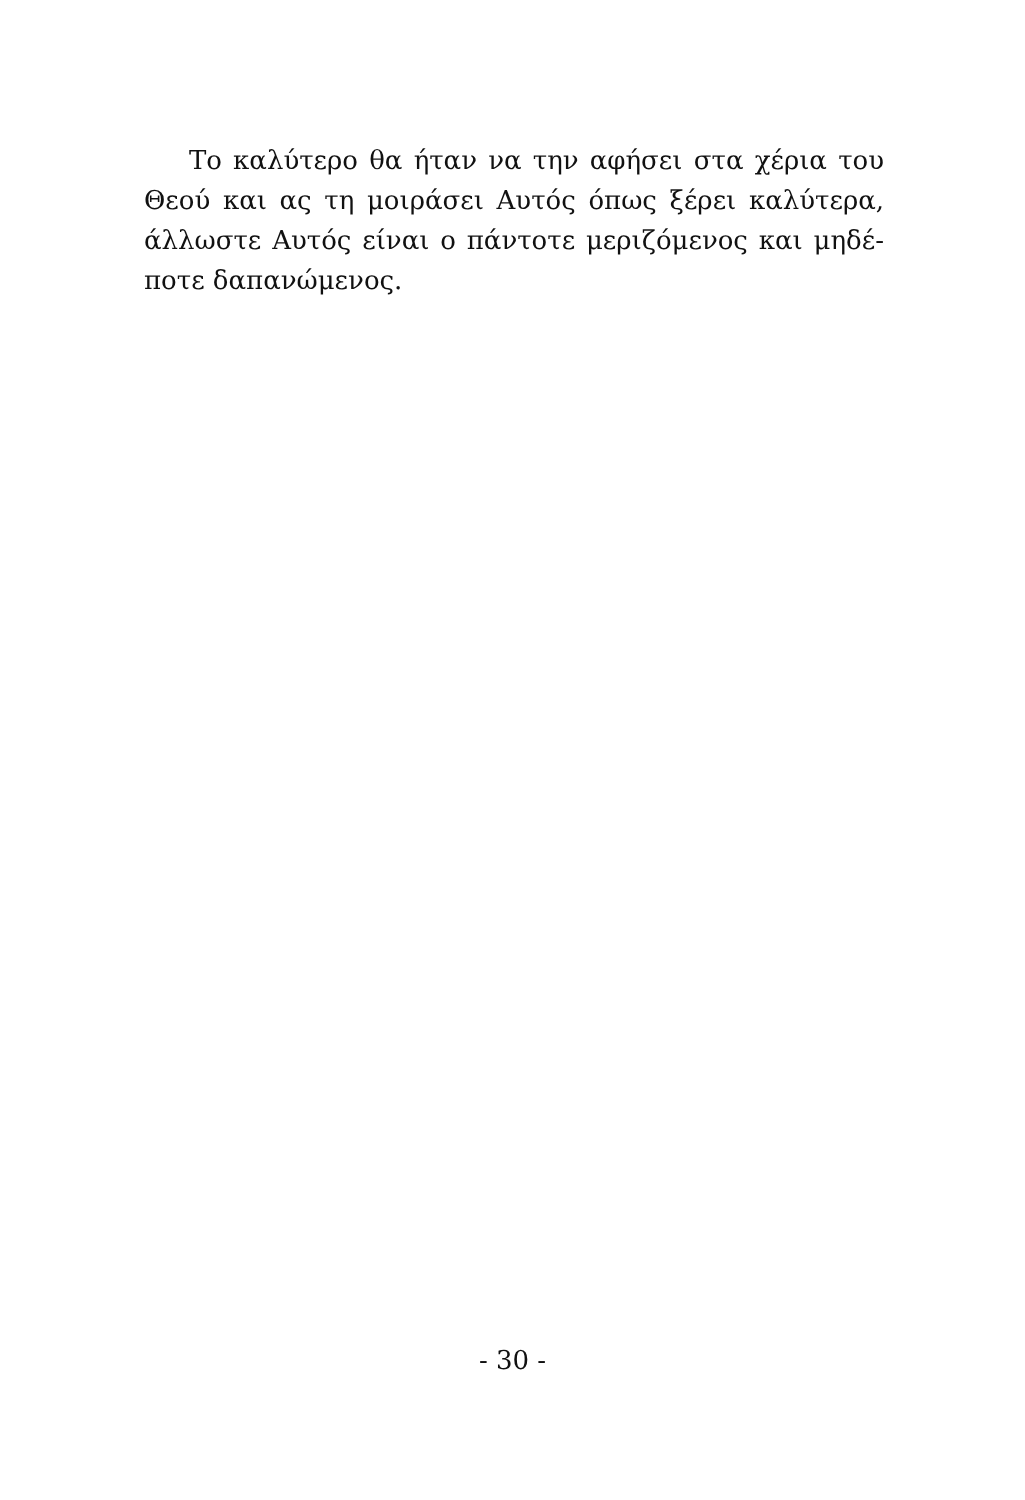Το καλύτερο θα ήταν να την αφήσει στα χέρια του
Θεού και ας τη μοιράσει Αυτός όπως ξέρει καλύτερα,
άλλωστε Αυτός είναι ο πάντοτε μεριζόμενος και μηδέ-
ποτε δαπανώμενος.
- 30 -